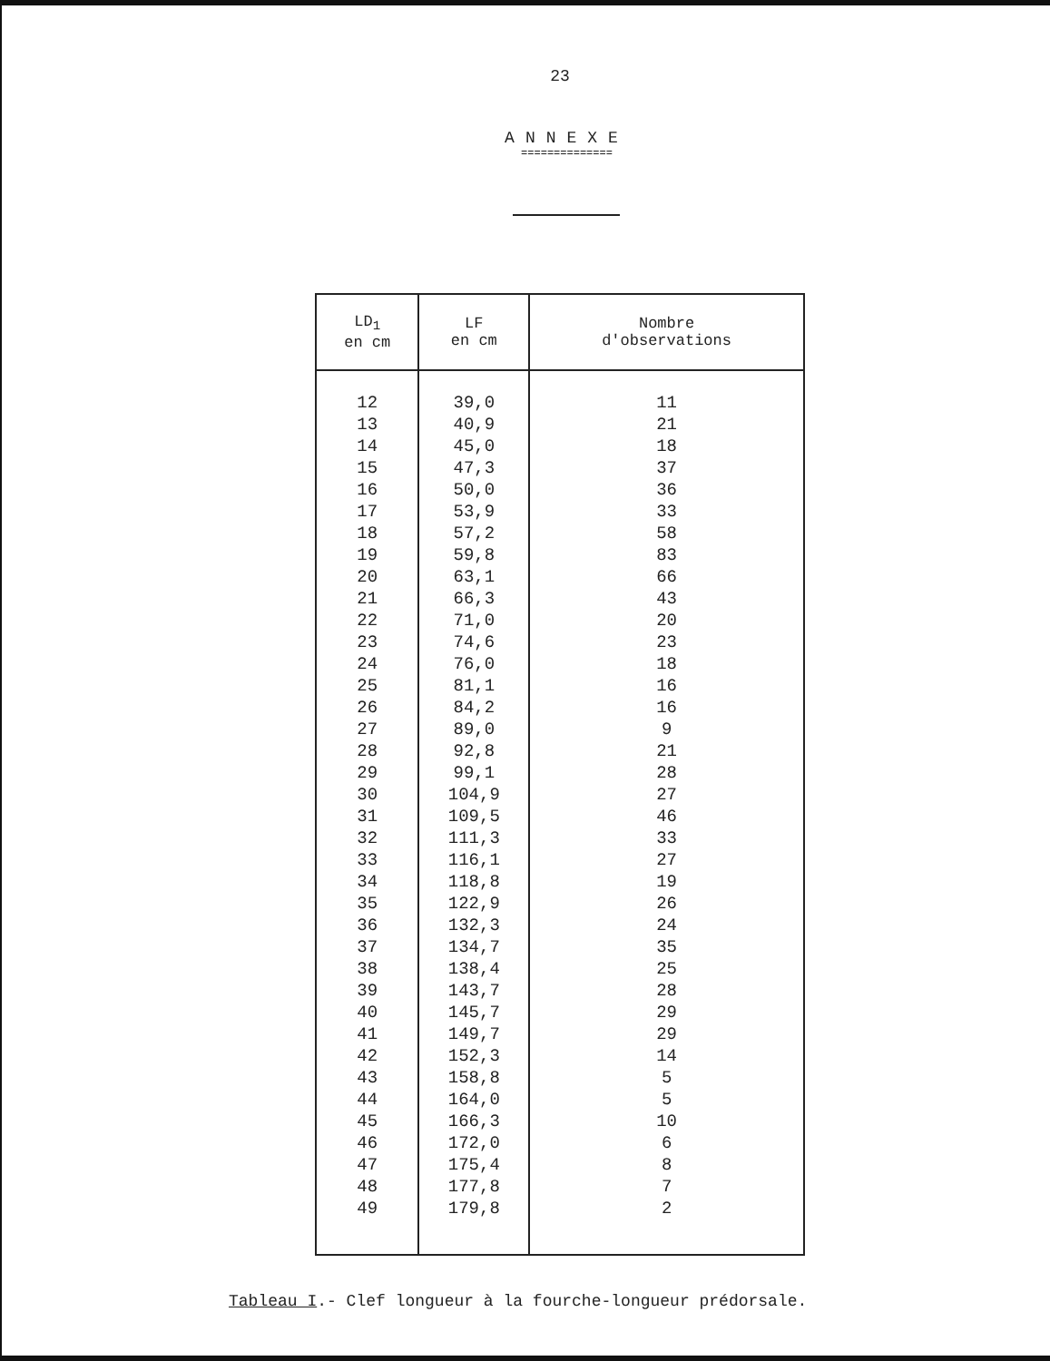23
ANNEXE
==============
| LD<sub>1</sub> en cm | LF en cm | Nombre d'observations |
| --- | --- | --- |
| 12 | 39,0 | 11 |
| 13 | 40,9 | 21 |
| 14 | 45,0 | 18 |
| 15 | 47,3 | 37 |
| 16 | 50,0 | 36 |
| 17 | 53,9 | 33 |
| 18 | 57,2 | 58 |
| 19 | 59,8 | 83 |
| 20 | 63,1 | 66 |
| 21 | 66,3 | 43 |
| 22 | 71,0 | 20 |
| 23 | 74,6 | 23 |
| 24 | 76,0 | 18 |
| 25 | 81,1 | 16 |
| 26 | 84,2 | 16 |
| 27 | 89,0 | 9 |
| 28 | 92,8 | 21 |
| 29 | 99,1 | 28 |
| 30 | 104,9 | 27 |
| 31 | 109,5 | 46 |
| 32 | 111,3 | 33 |
| 33 | 116,1 | 27 |
| 34 | 118,8 | 19 |
| 35 | 122,9 | 26 |
| 36 | 132,3 | 24 |
| 37 | 134,7 | 35 |
| 38 | 138,4 | 25 |
| 39 | 143,7 | 28 |
| 40 | 145,7 | 29 |
| 41 | 149,7 | 29 |
| 42 | 152,3 | 14 |
| 43 | 158,8 | 5 |
| 44 | 164,0 | 5 |
| 45 | 166,3 | 10 |
| 46 | 172,0 | 6 |
| 47 | 175,4 | 8 |
| 48 | 177,8 | 7 |
| 49 | 179,8 | 2 |
Tableau I.- Clef longueur à la fourche-longueur prédorsale.